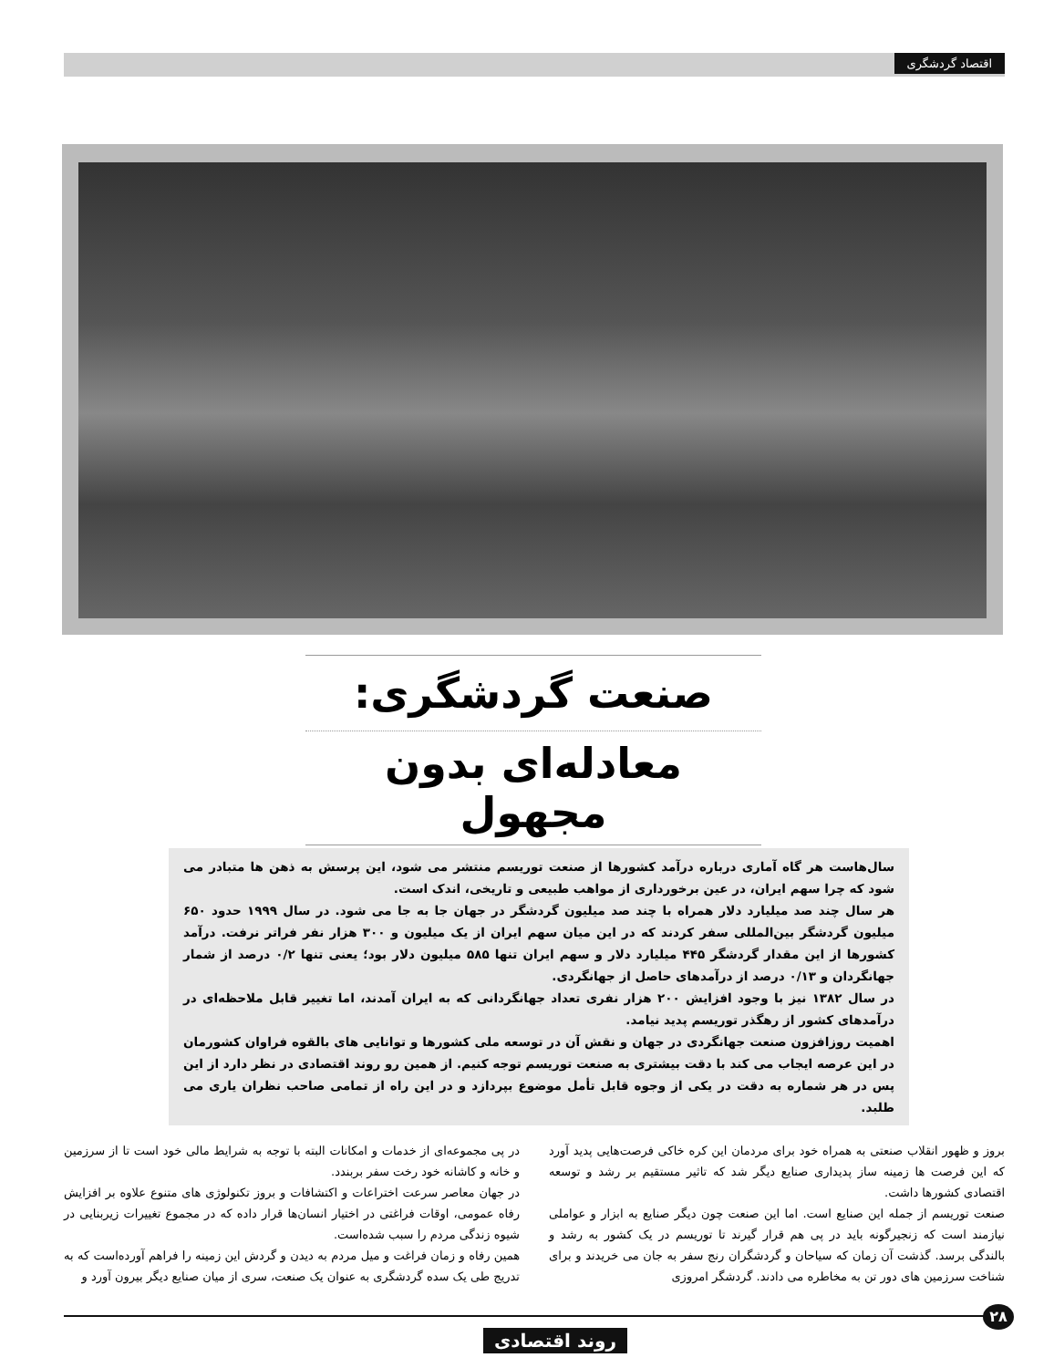اقتصاد گردشگری
صنعت گردشگری:
معادله‌ای بدون مجهول
سال‌هاست هر گاه آماری درباره درآمد کشورها از صنعت توریسم منتشر می شود، این پرسش به ذهن ها متبادر می شود که چرا سهم ایران، در عین برخورداری از مواهب طبیعی و تاریخی، اندک است.
هر سال چند صد میلیارد دلار همراه با چند صد میلیون گردشگر در جهان جا به جا می شود. در سال ۱۹۹۹ حدود ۶۵۰ میلیون گردشگر بین‌المللی سفر کردند که در این میان سهم ایران از یک میلیون و ۳۰۰ هزار نفر فراتر نرفت. درآمد کشورها از این مقدار گردشگر ۴۴۵ میلیارد دلار و سهم ایران تنها ۵۸۵ میلیون دلار بود؛ یعنی تنها ۰/۲ درصد از شمار جهانگردان و ۰/۱۳ درصد از درآمدهای حاصل از جهانگردی.
در سال ۱۳۸۲ نیز با وجود افزایش ۲۰۰ هزار نفری تعداد جهانگردانی که به ایران آمدند، اما تغییر قابل ملاحظه‌ای در درآمدهای کشور از رهگذر توریسم پدید نیامد.
اهمیت روزافزون صنعت جهانگردی در جهان و نقش آن در توسعه ملی کشورها و توانایی های بالقوه فراوان کشورمان در این عرصه ایجاب می کند با دقت بیشتری به صنعت توریسم توجه کنیم. از همین رو روند اقتصادی در نظر دارد از این پس در هر شماره به دقت در یکی از وجوه قابل تأمل موضوع بپردازد و در این راه از تمامی صاحب نظران یاری می طلبد.
بروز و ظهور انقلاب صنعتی به همراه خود برای مردمان این کره خاکی فرصت‌هایی پدید آورد که این فرصت ها زمینه ساز پدیداری صنایع دیگر شد که تاثیر مستقیم بر رشد و توسعه اقتصادی کشورها داشت.
صنعت توریسم از جمله این صنایع است. اما این صنعت چون دیگر صنایع به ابزار و عواملی نیازمند است که زنجیرگونه باید در پی هم قرار گیرند تا توریسم در یک کشور به رشد و بالندگی برسد. گذشت آن زمان که سیاحان و گردشگران رنج سفر به جان می خریدند و برای شناخت سرزمین های دور تن به مخاطره می دادند. گردشگر امروزی
در پی مجموعه‌ای از خدمات و امکانات البته با توجه به شرایط مالی خود است تا از سرزمین و خانه و کاشانه خود رخت سفر بربندد.
در جهان معاصر سرعت اختراعات و اکتشافات و بروز تکنولوژی های متنوع علاوه بر افزایش رفاه عمومی، اوقات فراغتی در اختیار انسان‌ها قرار داده که در مجموع تغییرات زیربنایی در شیوه زندگی مردم را سبب شده‌است.
همین رفاه و زمان فراغت و میل مردم به دیدن و گردش این زمینه را فراهم آورده‌است که به تدریج طی یک سده گردشگری به عنوان یک صنعت، سری از میان صنایع دیگر بیرون آورد و
۲۸
روند اقتصادی